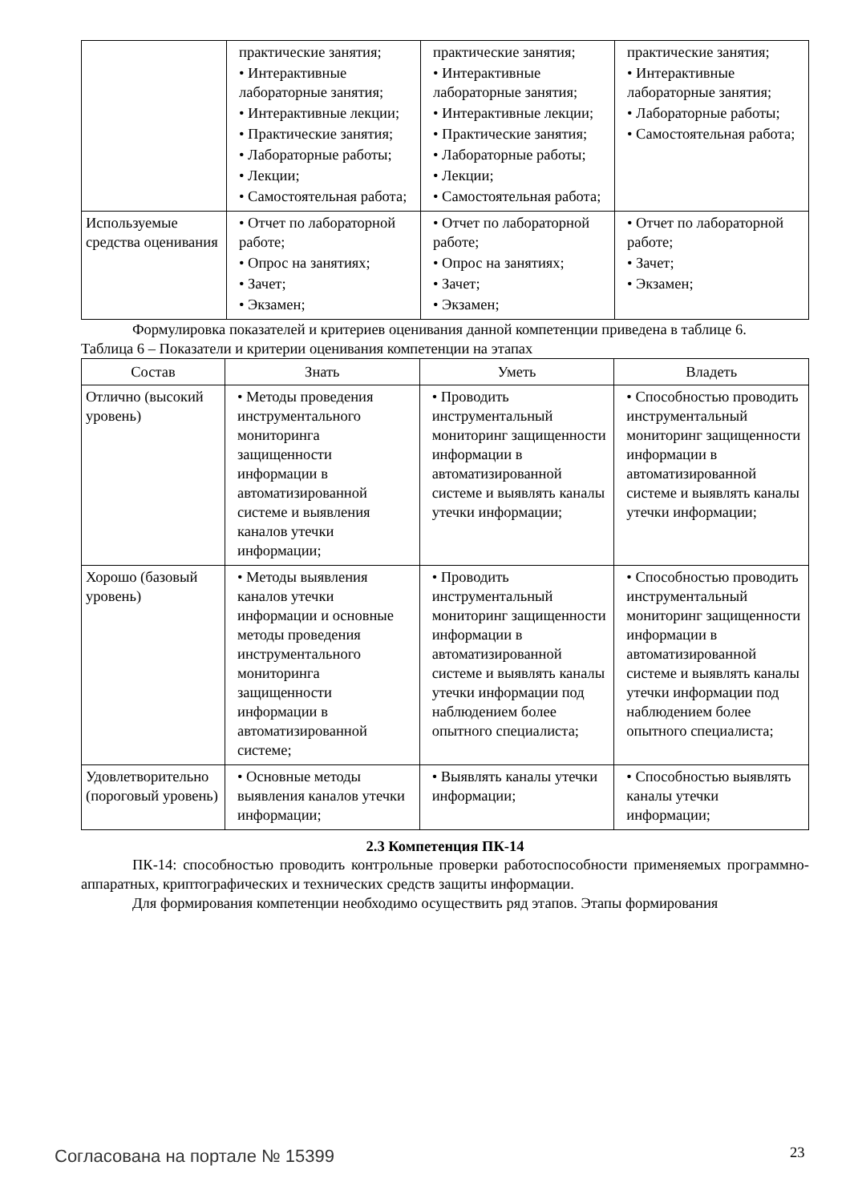| | практические занятия; • Интерактивные лабораторные занятия; • Интерактивные лекции; • Практические занятия; • Лабораторные работы; • Лекции; • Самостоятельная работа; | практические занятия; • Интерактивные лабораторные занятия; • Интерактивные лекции; • Практические занятия; • Лабораторные работы; • Лекции; • Самостоятельная работа; | практические занятия; • Интерактивные лабораторные занятия; • Лабораторные работы; • Самостоятельная работа; |
| Используемые средства оценивания | • Отчет по лабораторной работе; • Опрос на занятиях; • Зачет; • Экзамен; | • Отчет по лабораторной работе; • Опрос на занятиях; • Зачет; • Экзамен; | • Отчет по лабораторной работе; • Зачет; • Экзамен; |
Формулировка показателей и критериев оценивания данной компетенции приведена в таблице 6.
Таблица 6 – Показатели и критерии оценивания компетенции на этапах
| Состав | Знать | Уметь | Владеть |
| --- | --- | --- | --- |
| Отлично (высокий уровень) | • Методы проведения инструментального мониторинга защищенности информации в автоматизированной системе и выявления каналов утечки информации; | • Проводить инструментальный мониторинг защищенности информации в автоматизированной системе и выявлять каналы утечки информации; | • Способностью проводить инструментальный мониторинг защищенности информации в автоматизированной системе и выявлять каналы утечки информации; |
| Хорошо (базовый уровень) | • Методы выявления каналов утечки информации и основные методы проведения инструментального мониторинга защищенности информации в автоматизированной системе; | • Проводить инструментальный мониторинг защищенности информации в автоматизированной системе и выявлять каналы утечки информации под наблюдением более опытного специалиста; | • Способностью проводить инструментальный мониторинг защищенности информации в автоматизированной системе и выявлять каналы утечки информации под наблюдением более опытного специалиста; |
| Удовлетворительно (пороговый уровень) | • Основные методы выявления каналов утечки информации; | • Выявлять каналы утечки информации; | • Способностью выявлять каналы утечки информации; |
2.3 Компетенция ПК-14
ПК-14: способностью проводить контрольные проверки работоспособности применяемых программно-аппаратных, криптографических и технических средств защиты информации.
Для формирования компетенции необходимо осуществить ряд этапов. Этапы формирования
Согласована на портале № 15399 23